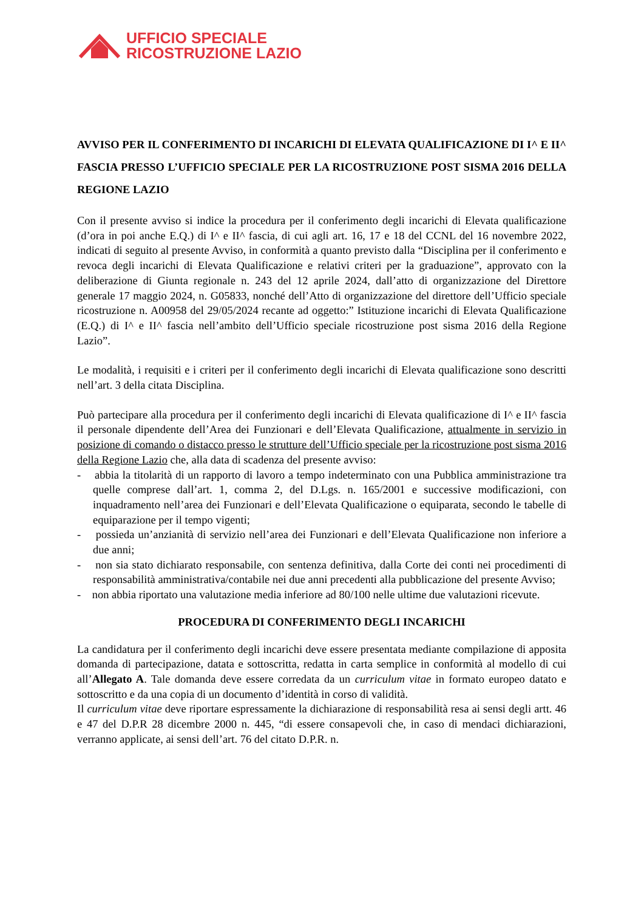UFFICIO SPECIALE
RICOSTRUZIONE LAZIO
AVVISO PER IL CONFERIMENTO DI INCARICHI DI ELEVATA QUALIFICAZIONE DI I^ E II^ FASCIA PRESSO L’UFFICIO SPECIALE PER LA RICOSTRUZIONE POST SISMA 2016 DELLA REGIONE LAZIO
Con il presente avviso si indice la procedura per il conferimento degli incarichi di Elevata qualificazione (d’ora in poi anche E.Q.) di I^ e II^ fascia, di cui agli art. 16, 17 e 18 del CCNL del 16 novembre 2022, indicati di seguito al presente Avviso, in conformità a quanto previsto dalla “Disciplina per il conferimento e revoca degli incarichi di Elevata Qualificazione e relativi criteri per la graduazione”, approvato con la deliberazione di Giunta regionale n. 243 del 12 aprile 2024, dall’atto di organizzazione del Direttore generale 17 maggio 2024, n. G05833, nonché dell’Atto di organizzazione del direttore dell’Ufficio speciale ricostruzione n. A00958 del 29/05/2024 recante ad oggetto:” Istituzione incarichi di Elevata Qualificazione (E.Q.) di I^ e II^ fascia nell’ambito dell’Ufficio speciale ricostruzione post sisma 2016 della Regione Lazio”.
Le modalità, i requisiti e i criteri per il conferimento degli incarichi di Elevata qualificazione sono descritti nell’art. 3 della citata Disciplina.
Può partecipare alla procedura per il conferimento degli incarichi di Elevata qualificazione di I^ e II^ fascia il personale dipendente dell’Area dei Funzionari e dell’Elevata Qualificazione, attualmente in servizio in posizione di comando o distacco presso le strutture dell’Ufficio speciale per la ricostruzione post sisma 2016 della Regione Lazio che, alla data di scadenza del presente avviso:
- abbia la titolarità di un rapporto di lavoro a tempo indeterminato con una Pubblica amministrazione tra quelle comprese dall’art. 1, comma 2, del D.Lgs. n. 165/2001 e successive modificazioni, con inquadramento nell’area dei Funzionari e dell’Elevata Qualificazione o equiparata, secondo le tabelle di equiparazione per il tempo vigenti;
- possieda un’anzianità di servizio nell’area dei Funzionari e dell’Elevata Qualificazione non inferiore a due anni;
- non sia stato dichiarato responsabile, con sentenza definitiva, dalla Corte dei conti nei procedimenti di responsabilità amministrativa/contabile nei due anni precedenti alla pubblicazione del presente Avviso;
- non abbia riportato una valutazione media inferiore ad 80/100 nelle ultime due valutazioni ricevute.
PROCEDURA DI CONFERIMENTO DEGLI INCARICHI
La candidatura per il conferimento degli incarichi deve essere presentata mediante compilazione di apposita domanda di partecipazione, datata e sottoscritta, redatta in carta semplice in conformità al modello di cui all’Allegato A. Tale domanda deve essere corredata da un curriculum vitae in formato europeo datato e sottoscritto e da una copia di un documento d’identità in corso di validità.
Il curriculum vitae deve riportare espressamente la dichiarazione di responsabilità resa ai sensi degli artt. 46 e 47 del D.P.R 28 dicembre 2000 n. 445, “di essere consapevoli che, in caso di mendaci dichiarazioni, verranno applicate, ai sensi dell’art. 76 del citato D.P.R. n.